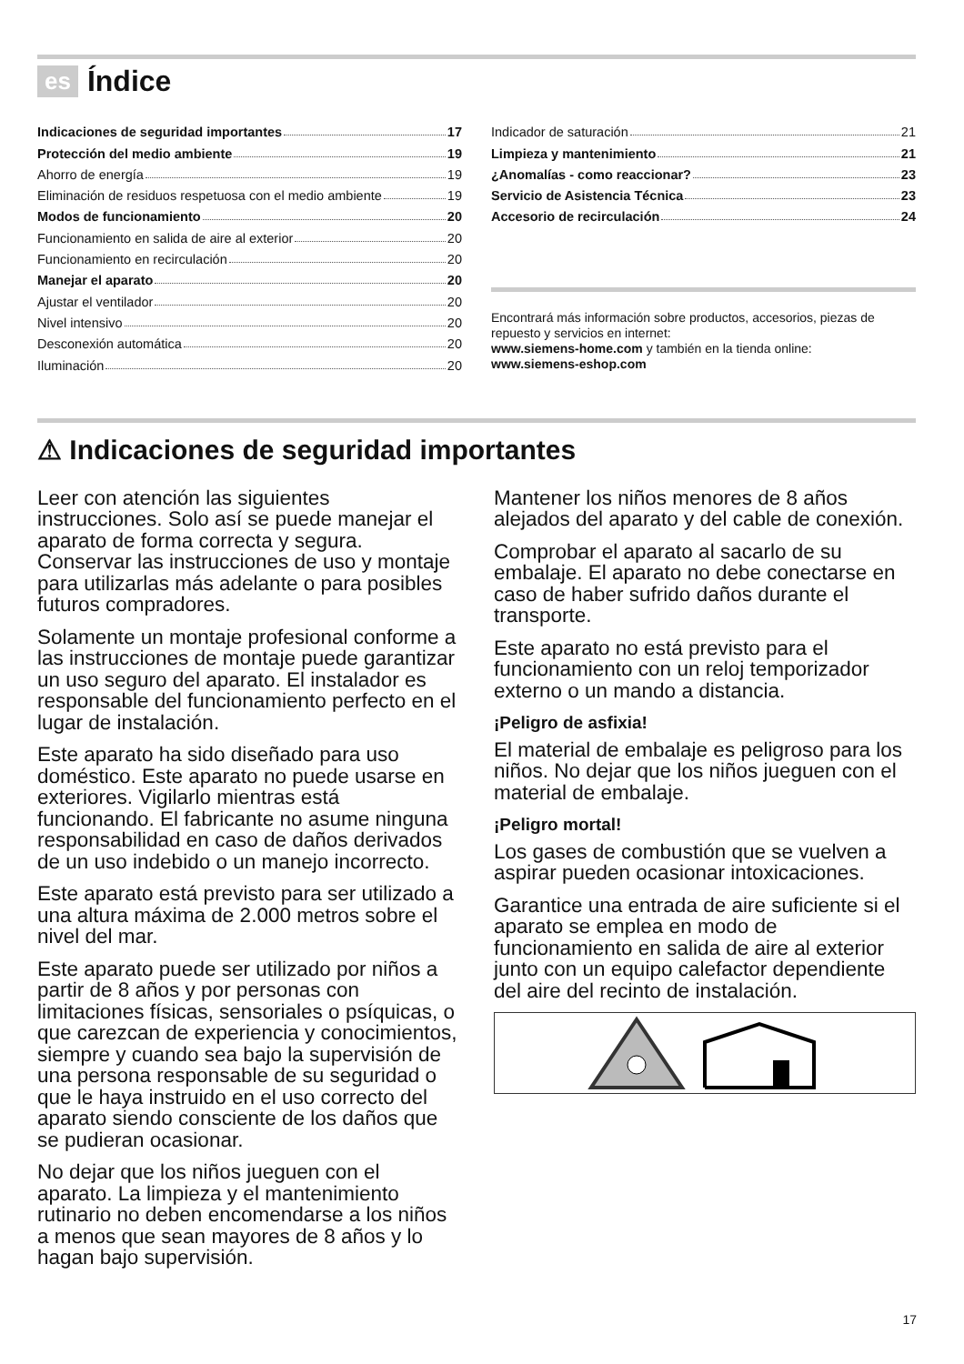es Índice
Indicaciones de seguridad importantes 17
Protección del medio ambiente 19
Ahorro de energía 19
Eliminación de residuos respetuosa con el medio ambiente 19
Modos de funcionamiento 20
Funcionamiento en salida de aire al exterior 20
Funcionamiento en recirculación 20
Manejar el aparato 20
Ajustar el ventilador 20
Nivel intensivo 20
Desconexión automática 20
Iluminación 20
Indicador de saturación 21
Limpieza y mantenimiento 21
¿Anomalías - como reaccionar? 23
Servicio de Asistencia Técnica 23
Accesorio de recirculación 24
Encontrará más información sobre productos, accesorios, piezas de repuesto y servicios en internet:
www.siemens-home.com y también en la tienda online:
www.siemens-eshop.com
⚠ Indicaciones de seguridad importantes
Leer con atención las siguientes instrucciones. Solo así se puede manejar el aparato de forma correcta y segura. Conservar las instrucciones de uso y montaje para utilizarlas más adelante o para posibles futuros compradores.
Solamente un montaje profesional conforme a las instrucciones de montaje puede garantizar un uso seguro del aparato. El instalador es responsable del funcionamiento perfecto en el lugar de instalación.
Este aparato ha sido diseñado para uso doméstico. Este aparato no puede usarse en exteriores. Vigilarlo mientras está funcionando. El fabricante no asume ninguna responsabilidad en caso de daños derivados de un uso indebido o un manejo incorrecto.
Este aparato está previsto para ser utilizado a una altura máxima de 2.000 metros sobre el nivel del mar.
Este aparato puede ser utilizado por niños a partir de 8 años y por personas con limitaciones físicas, sensoriales o psíquicas, o que carezcan de experiencia y conocimientos, siempre y cuando sea bajo la supervisión de una persona responsable de su seguridad o que le haya instruido en el uso correcto del aparato siendo consciente de los daños que se pudieran ocasionar.
No dejar que los niños jueguen con el aparato. La limpieza y el mantenimiento rutinario no deben encomendarse a los niños a menos que sean mayores de 8 años y lo hagan bajo supervisión.
Mantener los niños menores de 8 años alejados del aparato y del cable de conexión.
Comprobar el aparato al sacarlo de su embalaje. El aparato no debe conectarse en caso de haber sufrido daños durante el transporte.
Este aparato no está previsto para el funcionamiento con un reloj temporizador externo o un mando a distancia.
¡Peligro de asfixia!
El material de embalaje es peligroso para los niños. No dejar que los niños jueguen con el material de embalaje.
¡Peligro mortal!
Los gases de combustión que se vuelven a aspirar pueden ocasionar intoxicaciones.
Garantice una entrada de aire suficiente si el aparato se emplea en modo de funcionamiento en salida de aire al exterior junto con un equipo calefactor dependiente del aire del recinto de instalación.
17